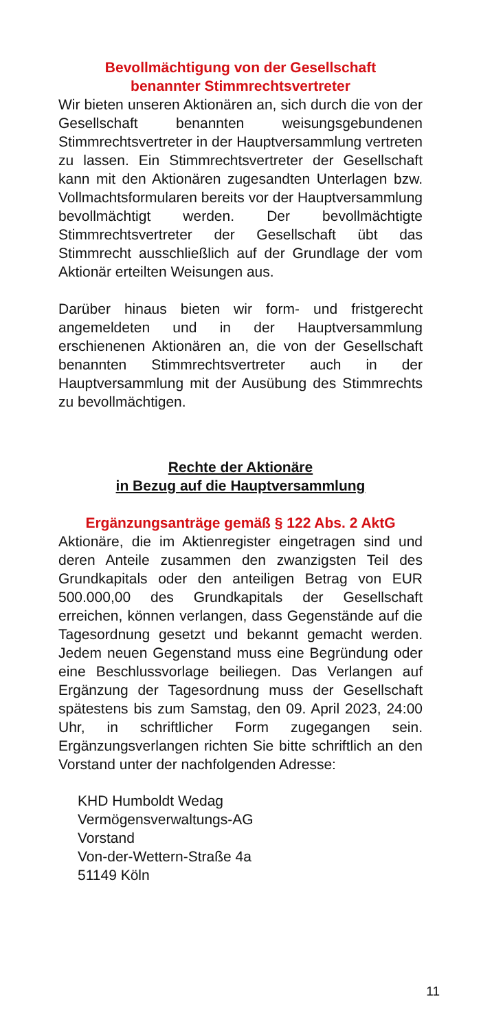Bevollmächtigung von der Gesellschaft
benannter Stimmrechtsvertreter
Wir bieten unseren Aktionären an, sich durch die von der Gesellschaft benannten weisungsgebundenen Stimmrechtsvertreter in der Hauptversammlung vertreten zu lassen. Ein Stimmrechtsvertreter der Gesellschaft kann mit den Aktionären zugesandten Unterlagen bzw. Vollmachtsformularen bereits vor der Hauptversammlung bevollmächtigt werden. Der bevollmächtigte Stimmrechtsvertreter der Gesellschaft übt das Stimmrecht ausschließlich auf der Grundlage der vom Aktionär erteilten Weisungen aus.
Darüber hinaus bieten wir form- und fristgerecht angemeldeten und in der Hauptversammlung erschienenen Aktionären an, die von der Gesellschaft benannten Stimmrechtsvertreter auch in der Hauptversammlung mit der Ausübung des Stimmrechts zu bevollmächtigen.
Rechte der Aktionäre
in Bezug auf die Hauptversammlung
Ergänzungsanträge gemäß § 122 Abs. 2 AktG
Aktionäre, die im Aktienregister eingetragen sind und deren Anteile zusammen den zwanzigsten Teil des Grundkapitals oder den anteiligen Betrag von EUR 500.000,00 des Grundkapitals der Gesellschaft erreichen, können verlangen, dass Gegenstände auf die Tagesordnung gesetzt und bekannt gemacht werden. Jedem neuen Gegenstand muss eine Begründung oder eine Beschlussvorlage beiliegen. Das Verlangen auf Ergänzung der Tagesordnung muss der Gesellschaft spätestens bis zum Samstag, den 09. April 2023, 24:00 Uhr, in schriftlicher Form zugegangen sein. Ergänzungsverlangen richten Sie bitte schriftlich an den Vorstand unter der nachfolgenden Adresse:
KHD Humboldt Wedag
Vermögensverwaltungs-AG
Vorstand
Von-der-Wettern-Straße 4a
51149 Köln
11